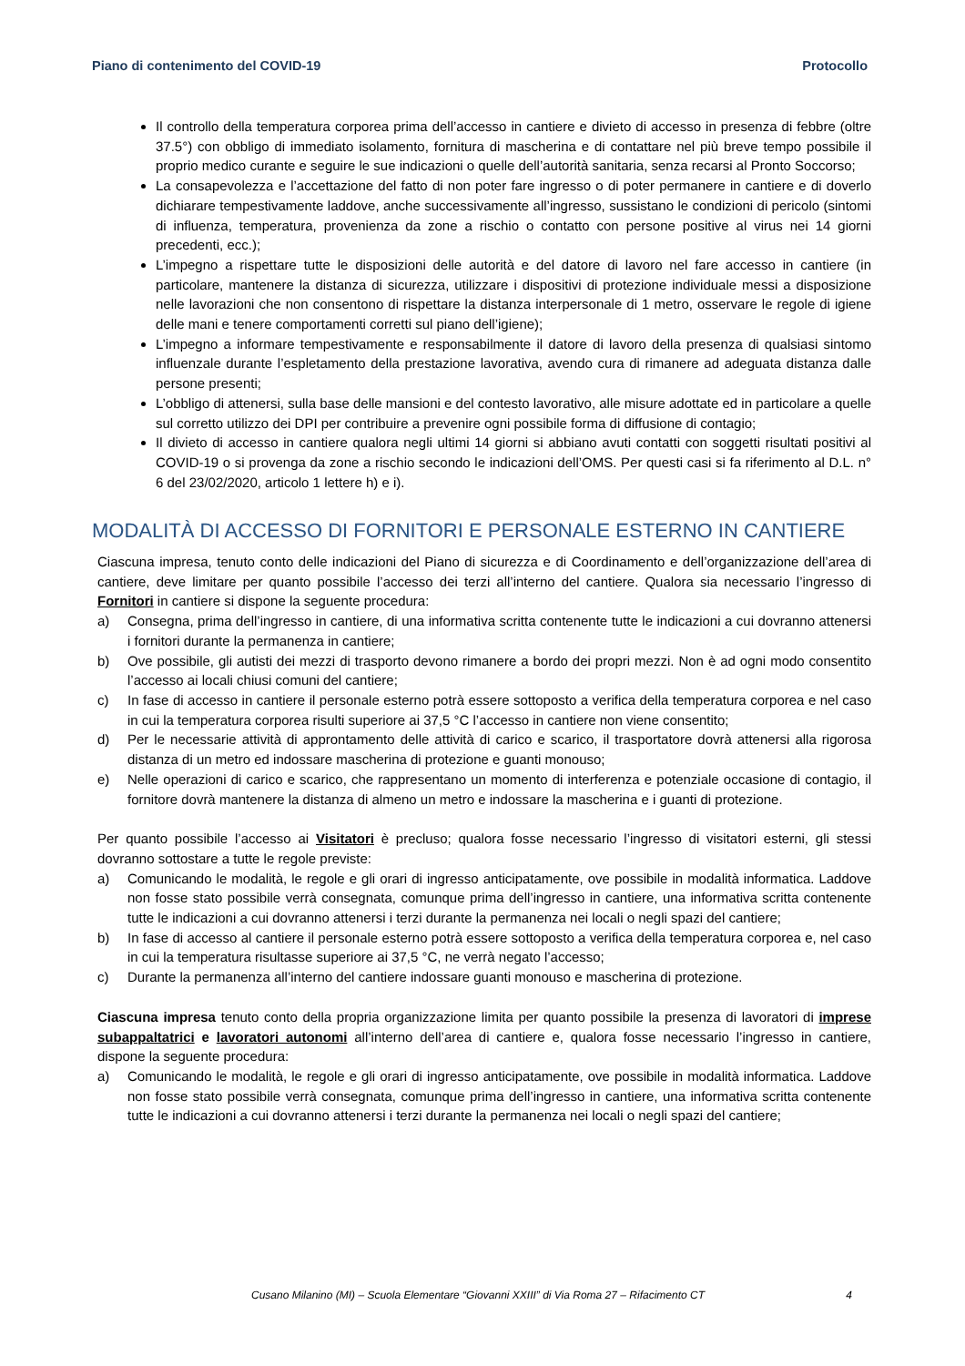Piano di contenimento del COVID-19 Protocollo
Il controllo della temperatura corporea prima dell’accesso in cantiere e divieto di accesso in presenza di febbre (oltre 37.5°) con obbligo di immediato isolamento, fornitura di mascherina e di contattare nel più breve tempo possibile il proprio medico curante e seguire le sue indicazioni o quelle dell’autorità sanitaria, senza recarsi al Pronto Soccorso;
La consapevolezza e l’accettazione del fatto di non poter fare ingresso o di poter permanere in cantiere e di doverlo dichiarare tempestivamente laddove, anche successivamente all’ingresso, sussistano le condizioni di pericolo (sintomi di influenza, temperatura, provenienza da zone a rischio o contatto con persone positive al virus nei 14 giorni precedenti, ecc.);
L’impegno a rispettare tutte le disposizioni delle autorità e del datore di lavoro nel fare accesso in cantiere (in particolare, mantenere la distanza di sicurezza, utilizzare i dispositivi di protezione individuale messi a disposizione nelle lavorazioni che non consentono di rispettare la distanza interpersonale di 1 metro, osservare le regole di igiene delle mani e tenere comportamenti corretti sul piano dell’igiene);
L’impegno a informare tempestivamente e responsabilmente il datore di lavoro della presenza di qualsiasi sintomo influenzale durante l’espletamento della prestazione lavorativa, avendo cura di rimanere ad adeguata distanza dalle persone presenti;
L’obbligo di attenersi, sulla base delle mansioni e del contesto lavorativo, alle misure adottate ed in particolare a quelle sul corretto utilizzo dei DPI per contribuire a prevenire ogni possibile forma di diffusione di contagio;
Il divieto di accesso in cantiere qualora negli ultimi 14 giorni si abbiano avuti contatti con soggetti risultati positivi al COVID-19 o si provenga da zone a rischio secondo le indicazioni dell’OMS. Per questi casi si fa riferimento al D.L. n° 6 del 23/02/2020, articolo 1 lettere h) e i).
MODALITÀ DI ACCESSO DI FORNITORI E PERSONALE ESTERNO IN CANTIERE
Ciascuna impresa, tenuto conto delle indicazioni del Piano di sicurezza e di Coordinamento e dell’organizzazione dell’area di cantiere, deve limitare per quanto possibile l’accesso dei terzi all’interno del cantiere. Qualora sia necessario l’ingresso di Fornitori in cantiere si dispone la seguente procedura:
a) Consegna, prima dell’ingresso in cantiere, di una informativa scritta contenente tutte le indicazioni a cui dovranno attenersi i fornitori durante la permanenza in cantiere;
b) Ove possibile, gli autisti dei mezzi di trasporto devono rimanere a bordo dei propri mezzi. Non è ad ogni modo consentito l’accesso ai locali chiusi comuni del cantiere;
c) In fase di accesso in cantiere il personale esterno potrà essere sottoposto a verifica della temperatura corporea e nel caso in cui la temperatura corporea risulti superiore ai 37,5 °C l’accesso in cantiere non viene consentito;
d) Per le necessarie attività di approntamento delle attività di carico e scarico, il trasportatore dovrà attenersi alla rigorosa distanza di un metro ed indossare mascherina di protezione e guanti monouso;
e) Nelle operazioni di carico e scarico, che rappresentano un momento di interferenza e potenziale occasione di contagio, il fornitore dovrà mantenere la distanza di almeno un metro e indossare la mascherina e i guanti di protezione.
Per quanto possibile l’accesso ai Visitatori è precluso; qualora fosse necessario l’ingresso di visitatori esterni, gli stessi dovranno sottostare a tutte le regole previste:
a) Comunicando le modalità, le regole e gli orari di ingresso anticipatamente, ove possibile in modalità informatica. Laddove non fosse stato possibile verrà consegnata, comunque prima dell’ingresso in cantiere, una informativa scritta contenente tutte le indicazioni a cui dovranno attenersi i terzi durante la permanenza nei locali o negli spazi del cantiere;
b) In fase di accesso al cantiere il personale esterno potrà essere sottoposto a verifica della temperatura corporea e, nel caso in cui la temperatura risultasse superiore ai 37,5 °C, ne verrà negato l’accesso;
c) Durante la permanenza all’interno del cantiere indossare guanti monouso e mascherina di protezione.
Ciascuna impresa tenuto conto della propria organizzazione limita per quanto possibile la presenza di lavoratori di imprese subappaltatrici e lavoratori autonomi all’interno dell’area di cantiere e, qualora fosse necessario l’ingresso in cantiere, dispone la seguente procedura:
a) Comunicando le modalità, le regole e gli orari di ingresso anticipatamente, ove possibile in modalità informatica. Laddove non fosse stato possibile verrà consegnata, comunque prima dell’ingresso in cantiere, una informativa scritta contenente tutte le indicazioni a cui dovranno attenersi i terzi durante la permanenza nei locali o negli spazi del cantiere;
Cusano Milanino (MI) – Scuola Elementare “Giovanni XXIII” di Via Roma 27 – Rifacimento CT 4